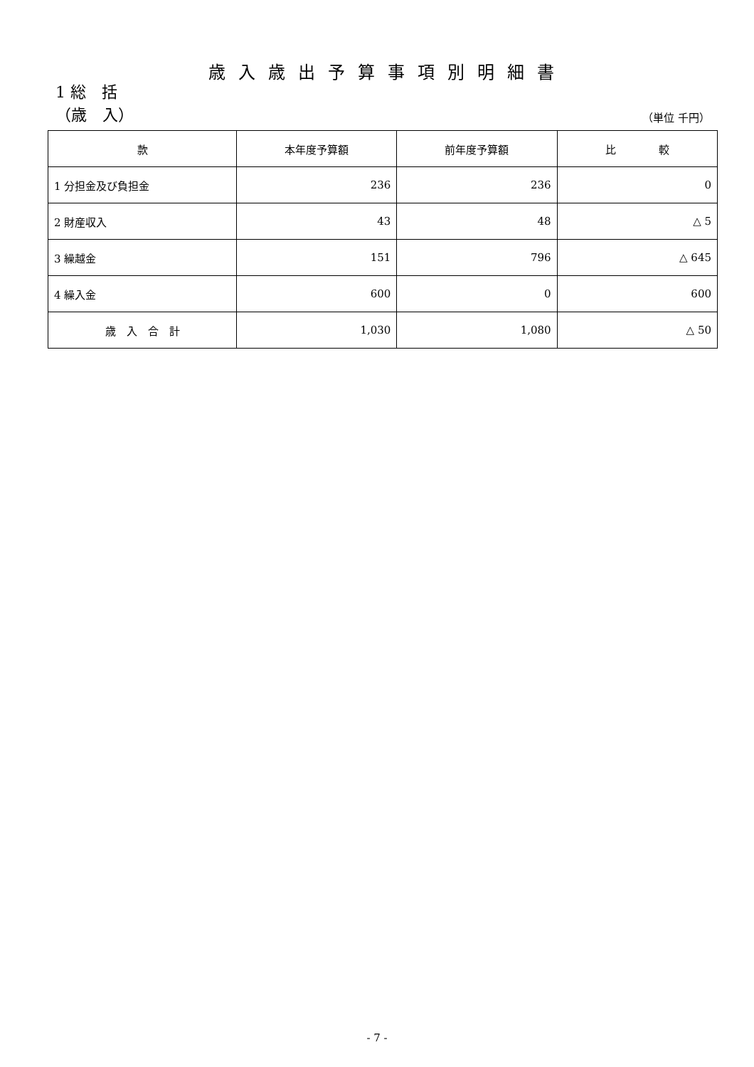歳入歳出予算事項別明細書
1 総　括
（歳　入） （単位 千円）
| 款 | 本年度予算額 | 前年度予算額 | 比 較 |
| --- | --- | --- | --- |
| 1 分担金及び負担金 | 236 | 236 | 0 |
| 2 財産収入 | 43 | 48 | △ 5 |
| 3 繰越金 | 151 | 796 | △ 645 |
| 4 繰入金 | 600 | 0 | 600 |
| 歳 入 合 計 | 1,030 | 1,080 | △ 50 |
- 7 -